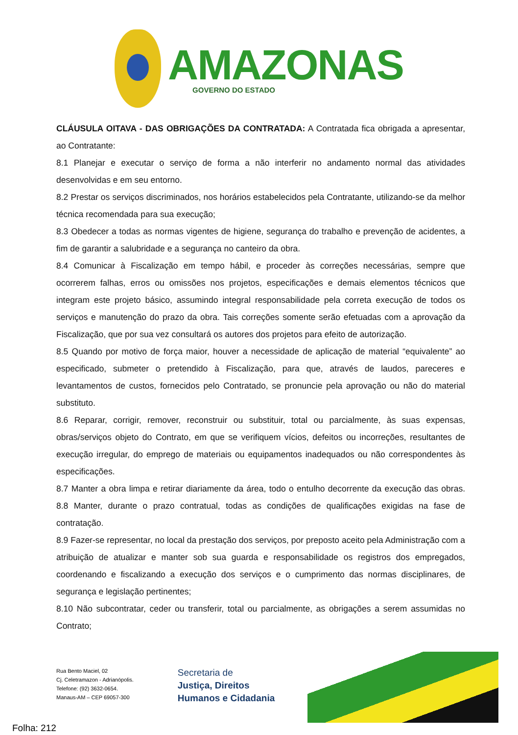AMAZONAS
GOVERNO DO ESTADO
CLÁUSULA OITAVA - DAS OBRIGAÇÕES DA CONTRATADA: A Contratada fica obrigada a apresentar, ao Contratante:
8.1 Planejar e executar o serviço de forma a não interferir no andamento normal das atividades desenvolvidas e em seu entorno.
8.2 Prestar os serviços discriminados, nos horários estabelecidos pela Contratante, utilizando-se da melhor técnica recomendada para sua execução;
8.3 Obedecer a todas as normas vigentes de higiene, segurança do trabalho e prevenção de acidentes, a fim de garantir a salubridade e a segurança no canteiro da obra.
8.4 Comunicar à Fiscalização em tempo hábil, e proceder às correções necessárias, sempre que ocorrerem falhas, erros ou omissões nos projetos, especificações e demais elementos técnicos que integram este projeto básico, assumindo integral responsabilidade pela correta execução de todos os serviços e manutenção do prazo da obra. Tais correções somente serão efetuadas com a aprovação da Fiscalização, que por sua vez consultará os autores dos projetos para efeito de autorização.
8.5 Quando por motivo de força maior, houver a necessidade de aplicação de material “equivalente” ao especificado, submeter o pretendido à Fiscalização, para que, através de laudos, pareceres e levantamentos de custos, fornecidos pelo Contratado, se pronuncie pela aprovação ou não do material substituto.
8.6 Reparar, corrigir, remover, reconstruir ou substituir, total ou parcialmente, às suas expensas, obras/serviços objeto do Contrato, em que se verifiquem vícios, defeitos ou incorreções, resultantes de execução irregular, do emprego de materiais ou equipamentos inadequados ou não correspondentes às especificações.
8.7 Manter a obra limpa e retirar diariamente da área, todo o entulho decorrente da execução das obras. 8.8 Manter, durante o prazo contratual, todas as condições de qualificações exigidas na fase de contratação.
8.9 Fazer-se representar, no local da prestação dos serviços, por preposto aceito pela Administração com a atribuição de atualizar e manter sob sua guarda e responsabilidade os registros dos empregados, coordenando e fiscalizando a execução dos serviços e o cumprimento das normas disciplinares, de segurança e legislação pertinentes;
8.10 Não subcontratar, ceder ou transferir, total ou parcialmente, as obrigações a serem assumidas no Contrato;
Rua Bento Maciel, 02
Cj. Celetramazon - Adrianópolis.
Telefone: (92) 3632-0654.
Manaus-AM – CEP 69057-300
Secretaria de
Justiça, Direitos
Humanos e Cidadania
Folha: 212